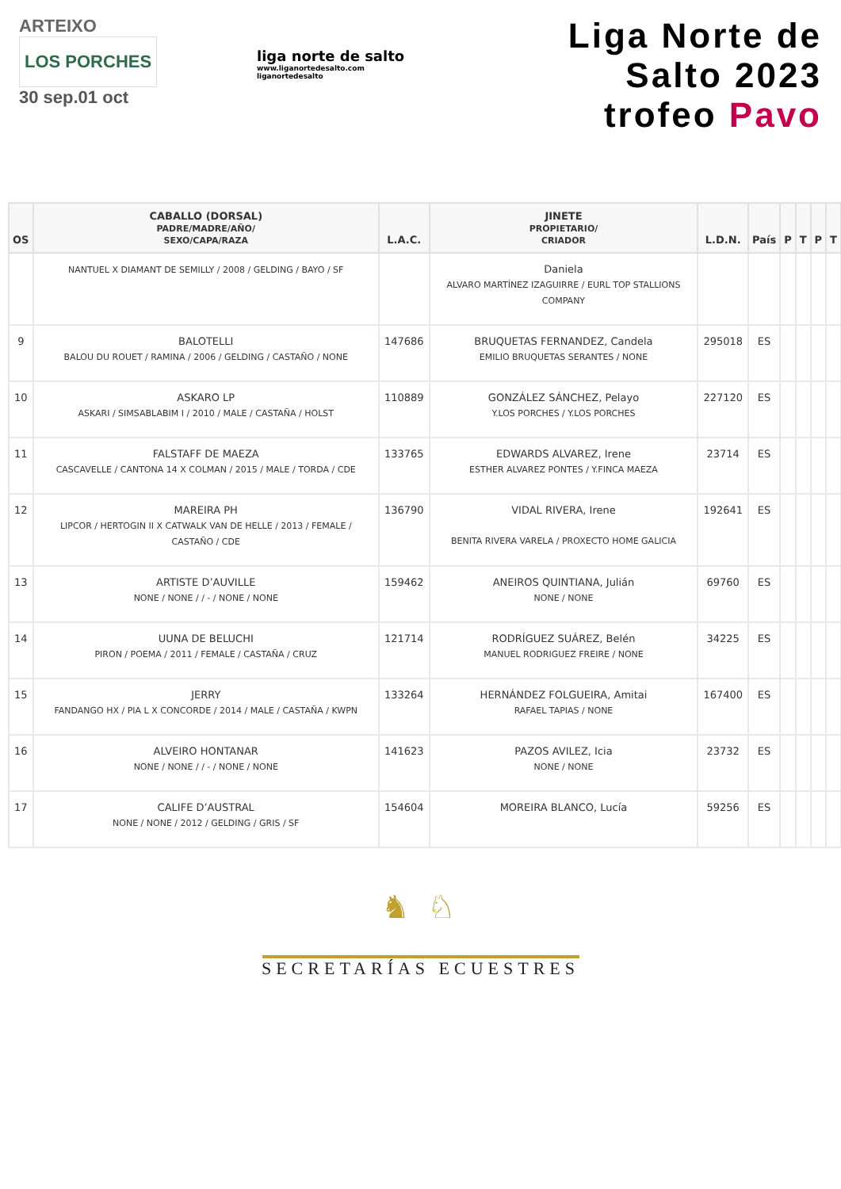ARTEIXO LOS PORCHES
30 sep.01 oct
liga norte de salto
www.liganortedesalto.com
liganortedesalto
Liga Norte de Salto 2023
trofeo Pavo
| OS | CABALLO (DORSAL) PADRE/MADRE/AÑO/ SEXO/CAPA/RAZA | L.A.C. | JINETE PROPIETARIO/ CRIADOR | L.D.N. | País | P | T | P | T |
| --- | --- | --- | --- | --- | --- | --- | --- | --- | --- |
| | NANTUEL X DIAMANT DE SEMILLY / 2008 / GELDING / BAYO / SF | | Daniela ALVARO MARTÍNEZ IZAGUIRRE / EURL TOP STALLIONS COMPANY | | | | | | |
| 9 | BALOTELLI BALOU DU ROUET / RAMINA / 2006 / GELDING / CASTAÑO / NONE | 147686 | BRUQUETAS FERNANDEZ, Candela EMILIO BRUQUETAS SERANTES / NONE | 295018 | ES | | | | |
| 10 | ASKARO LP ASKARI / SIMSABLABIM I / 2010 / MALE / CASTAÑA / HOLST | 110889 | GONZÁLEZ SÁNCHEZ, Pelayo Y.LOS PORCHES / Y.LOS PORCHES | 227120 | ES | | | | |
| 11 | FALSTAFF DE MAEZA CASCAVELLE / CANTONA 14 X COLMAN / 2015 / MALE / TORDA / CDE | 133765 | EDWARDS ALVAREZ, Irene ESTHER ALVAREZ PONTES / Y.FINCA MAEZA | 23714 | ES | | | | |
| 12 | MAREIRA PH LIPCOR / HERTOGIN II X CATWALK VAN DE HELLE / 2013 / FEMALE / CASTAÑO / CDE | 136790 | VIDAL RIVERA, Irene BENITA RIVERA VARELA / PROXECTO HOME GALICIA | 192641 | ES | | | | |
| 13 | ARTISTE D’AUVILLE NONE / NONE / / - / NONE / NONE | 159462 | ANEIROS QUINTIANA, Julián NONE / NONE | 69760 | ES | | | | |
| 14 | UUNA DE BELUCHI PIRON / POEMA / 2011 / FEMALE / CASTAÑA / CRUZ | 121714 | RODRÍGUEZ SUÁREZ, Belén MANUEL RODRIGUEZ FREIRE / NONE | 34225 | ES | | | | |
| 15 | JERRY FANDANGO HX / PIA L X CONCORDE / 2014 / MALE / CASTAÑA / KWPN | 133264 | HERNÁNDEZ FOLGUEIRA, Amitai RAFAEL TAPIAS / NONE | 167400 | ES | | | | |
| 16 | ALVEIRO HONTANAR NONE / NONE / / - / NONE / NONE | 141623 | PAZOS AVILEZ, Icia NONE / NONE | 23732 | ES | | | | |
| 17 | CALIFE D’AUSTRAL NONE / NONE / 2012 / GELDING / GRIS / SF | 154604 | MOREIRA BLANCO, Lucía | 59256 | ES | | | | |
♞ ♘
SECRETARÍAS ECUESTRES